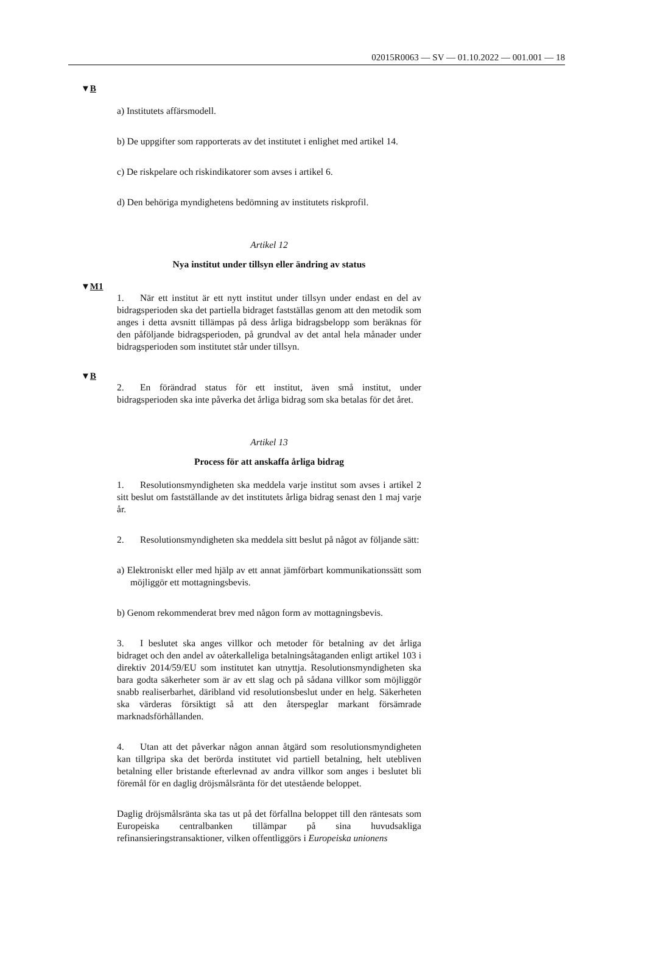02015R0063 — SV — 01.10.2022 — 001.001 — 18
▼B
a) Institutets affärsmodell.
b) De uppgifter som rapporterats av det institutet i enlighet med artikel 14.
c) De riskpelare och riskindikatorer som avses i artikel 6.
d) Den behöriga myndighetens bedömning av institutets riskprofil.
Artikel 12
Nya institut under tillsyn eller ändring av status
▼M1
1. När ett institut är ett nytt institut under tillsyn under endast en del av bidragsperioden ska det partiella bidraget fastställas genom att den metodik som anges i detta avsnitt tillämpas på dess årliga bidragsbelopp som beräknas för den påföljande bidragsperioden, på grundval av det antal hela månader under bidragsperioden som institutet står under tillsyn.
▼B
2. En förändrad status för ett institut, även små institut, under bidragsperioden ska inte påverka det årliga bidrag som ska betalas för det året.
Artikel 13
Process för att anskaffa årliga bidrag
1. Resolutionsmyndigheten ska meddela varje institut som avses i artikel 2 sitt beslut om fastställande av det institutets årliga bidrag senast den 1 maj varje år.
2. Resolutionsmyndigheten ska meddela sitt beslut på något av följande sätt:
a) Elektroniskt eller med hjälp av ett annat jämförbart kommunikationssätt som möjliggör ett mottagningsbevis.
b) Genom rekommenderat brev med någon form av mottagningsbevis.
3. I beslutet ska anges villkor och metoder för betalning av det årliga bidraget och den andel av oåterkalleliga betalningsåtaganden enligt artikel 103 i direktiv 2014/59/EU som institutet kan utnyttja. Resolutionsmyndigheten ska bara godta säkerheter som är av ett slag och på sådana villkor som möjliggör snabb realiserbarhet, däribland vid resolutionsbeslut under en helg. Säkerheten ska värderas försiktigt så att den återspeglar markant försämrade marknadsförhållanden.
4. Utan att det påverkar någon annan åtgärd som resolutionsmyndigheten kan tillgripa ska det berörda institutet vid partiell betalning, helt utebliven betalning eller bristande efterlevnad av andra villkor som anges i beslutet bli föremål för en daglig dröjsmålsränta för det utestående beloppet.
Daglig dröjsmålsränta ska tas ut på det förfallna beloppet till den räntesats som Europeiska centralbanken tillämpar på sina huvudsakliga refinansieringstransaktioner, vilken offentliggörs i Europeiska unionens